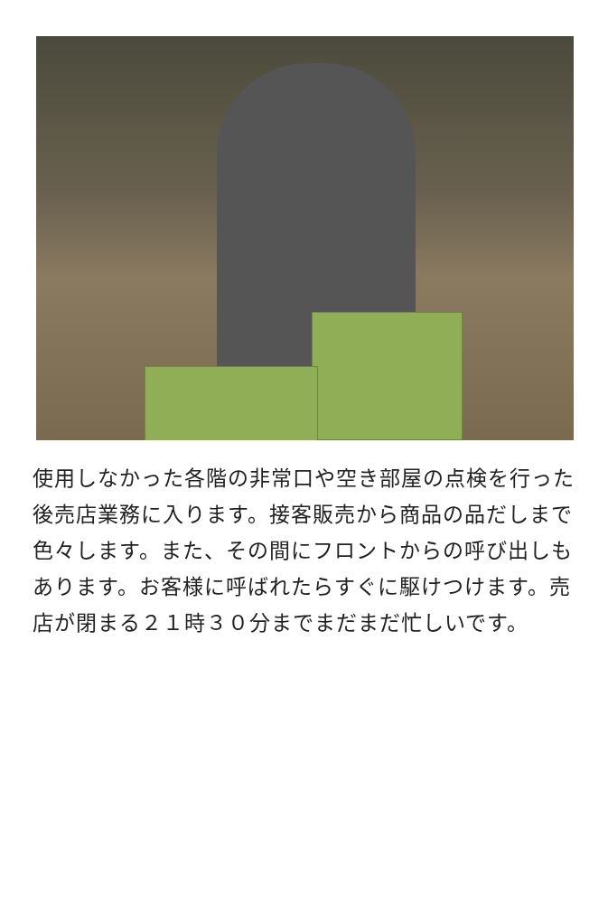使用しなかった各階の非常口や空き部屋の点検を行った後売店業務に入ります。接客販売から商品の品だしまで色々します。また、その間にフロントからの呼び出しもあります。お客様に呼ばれたらすぐに駆けつけます。売店が閉まる２１時３０分までまだまだ忙しいです。